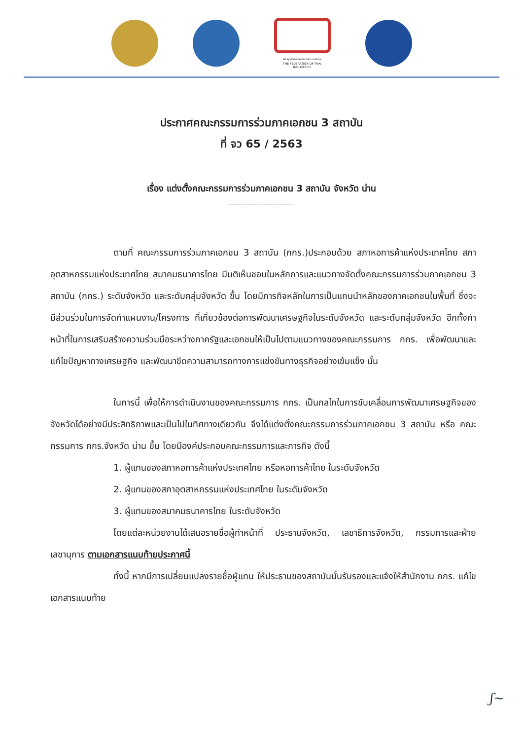สภาอุตสาหกรรมแห่งประเทศไทย
THE FEDERATION OF THAI INDUSTRIES
ประกาศคณะกรรมการร่วมภาคเอกชน 3 สถาบัน
ที่ จว 65 / 2563
เรื่อง แต่งตั้งคณะกรรมการร่วมภาคเอกชน 3 สถาบัน จังหวัด น่าน
-------------------------------
ตามที่ คณะกรรมการร่วมภาคเอกชน 3 สถาบัน (กกร.)ประกอบด้วย สภาหอการค้าแห่งประเทศไทย สภาอุตสาหกรรมแห่งประเทศไทย สมาคมธนาคารไทย มีมติเห็นชอบในหลักการและแนวทางจัดตั้งคณะกรรมการร่วมภาคเอกชน 3 สถาบัน (กกร.) ระดับจังหวัด และระดับกลุ่มจังหวัด ขึ้น โดยมีภารกิจหลักในการเป็นแกนนำหลักของภาคเอกชนในพื้นที่ ซึ่งจะมีส่วนร่วมในการจัดทำแผนงาน/โครงการ ที่เกี่ยวข้องต่อการพัฒนาเศรษฐกิจในระดับจังหวัด และระดับกลุ่มจังหวัด อีกทั้งทำหน้าที่ในการเสริมสร้างความร่วมมือระหว่างภาครัฐและเอกชนให้เป็นไปตามแนวทางของคณะกรรมการ กกร. เพื่อพัฒนาและแก้ไขปัญหาทางเศรษฐกิจ และพัฒนาขีดความสามารถทางการแข่งขันทางธุรกิจอย่างเข้มแข็ง นั้น
ในการนี้ เพื่อให้การดำเนินงานของคณะกรรมการ กกร. เป็นกลไกในการขับเคลื่อนการพัฒนาเศรษฐกิจของจังหวัดได้อย่างมีประสิทธิภาพและเป็นไปในทิศทางเดียวกัน จึงได้แต่งตั้งคณะกรรมการร่วมภาคเอกชน 3 สถาบัน หรือ คณะกรรมการ กกร.จังหวัด น่าน ขึ้น โดยมีองค์ประกอบคณะกรรมการและภารกิจ ดังนี้
1. ผู้แทนของสภาหอการค้าแห่งประเทศไทย หรือหอการค้าไทย ในระดับจังหวัด
2. ผู้แทนของสภาอุตสาหกรรมแห่งประเทศไทย ในระดับจังหวัด
3. ผู้แทนของสมาคมธนาคารไทย ในระดับจังหวัด
โดยแต่ละหน่วยงานได้เสนอรายชื่อผู้ทำหน้าที่ ประธานจังหวัด, เลขาธิการจังหวัด, กรรมการและฝ่ายเลขานุการ ตามเอกสารแนบท้ายประกาศนี้
ทั้งนี้ หากมีการเปลี่ยนแปลงรายชื่อผู้แทน ให้ประธานของสถาบันนั้นรับรองและแจ้งให้สำนักงาน กกร. แก้ไขเอกสารแนบท้าย
ʃ~